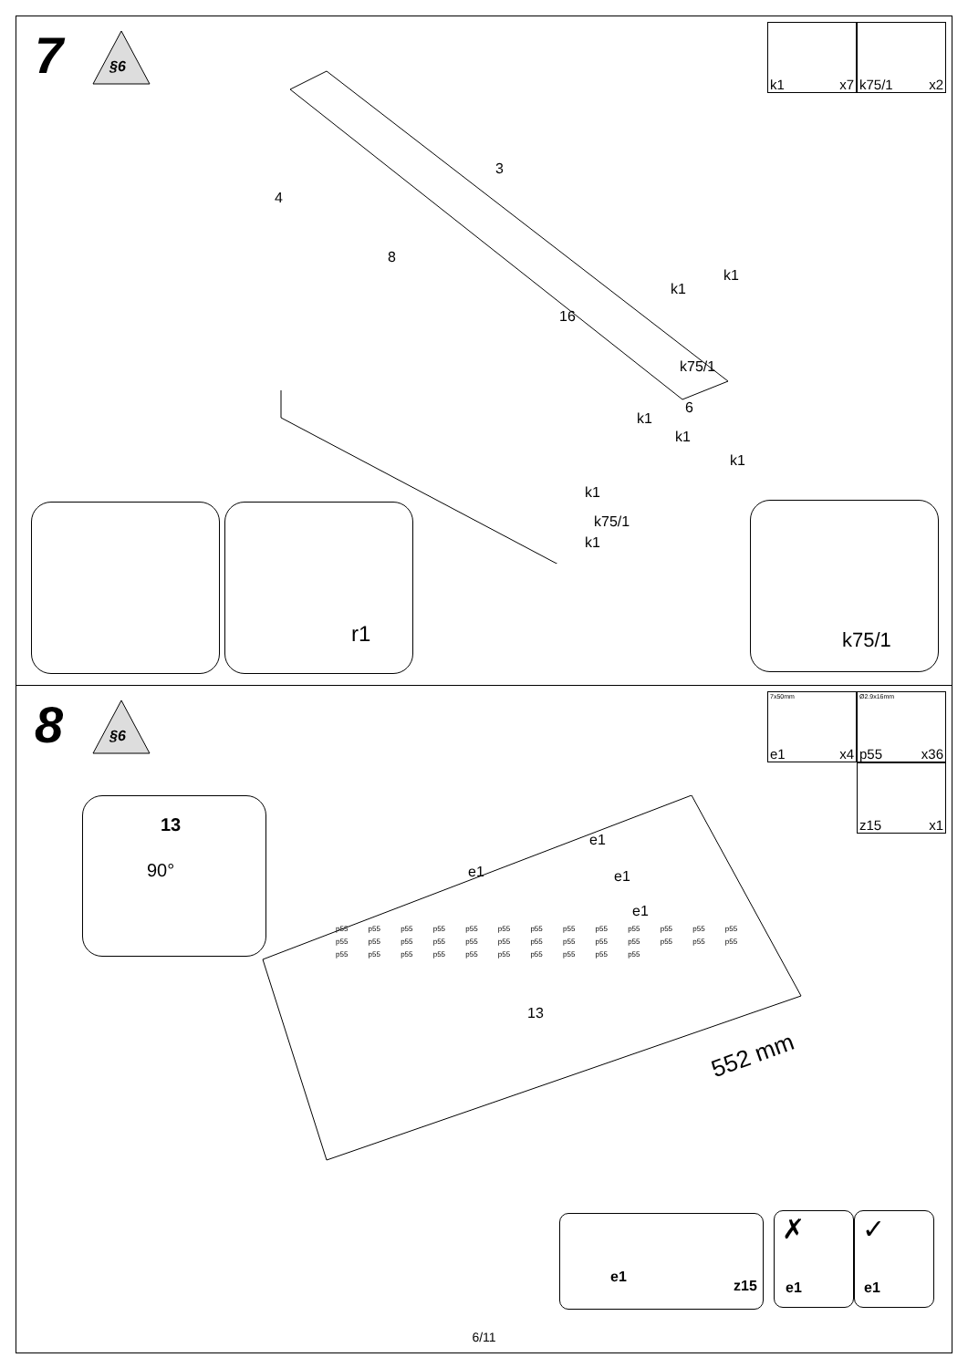7 §6
k1 x7
k75/1 x2
3
4
8
16
6
k1
k1
k75/1
k1
k1
k1
k1
k75/1
k1
r1 k75/1
8 §6
7x50mm
e1 x4
Ø2.9x16mm
p55 x36
z15 x1
13
90°
e1
e1
e1
e1
13
552 mm
p55 p55 p55 p55 p55 p55 p55 p55 p55 p55 p55 p55 p55 p55 p55 p55 p55 p55 p55 p55 p55 p55 p55 p55 p55 p55 p55 p55 p55 p55 p55 p55 p55 p55 p55 p55
e1
z15
✗
e1
✓
e1
6/11